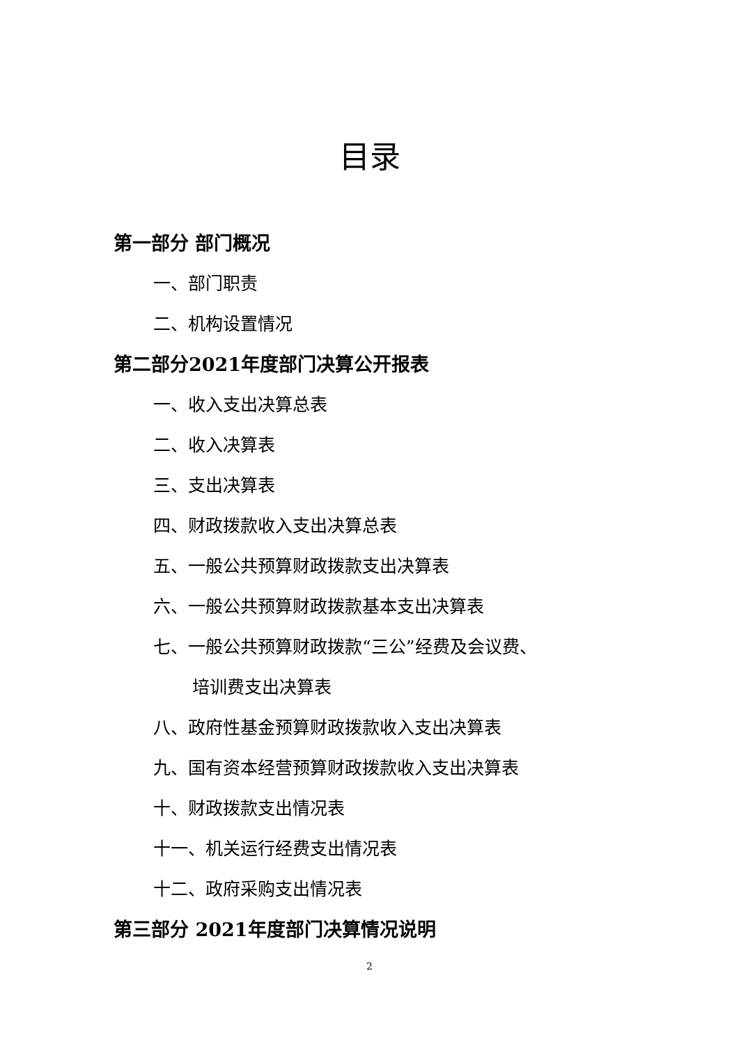目录
第一部分 部门概况
一、部门职责
二、机构设置情况
第二部分2021年度部门决算公开报表
一、收入支出决算总表
二、收入决算表
三、支出决算表
四、财政拨款收入支出决算总表
五、一般公共预算财政拨款支出决算表
六、一般公共预算财政拨款基本支出决算表
七、一般公共预算财政拨款“三公”经费及会议费、
培训费支出决算表
八、政府性基金预算财政拨款收入支出决算表
九、国有资本经营预算财政拨款收入支出决算表
十、财政拨款支出情况表
十一、机关运行经费支出情况表
十二、政府采购支出情况表
第三部分 2021年度部门决算情况说明
2